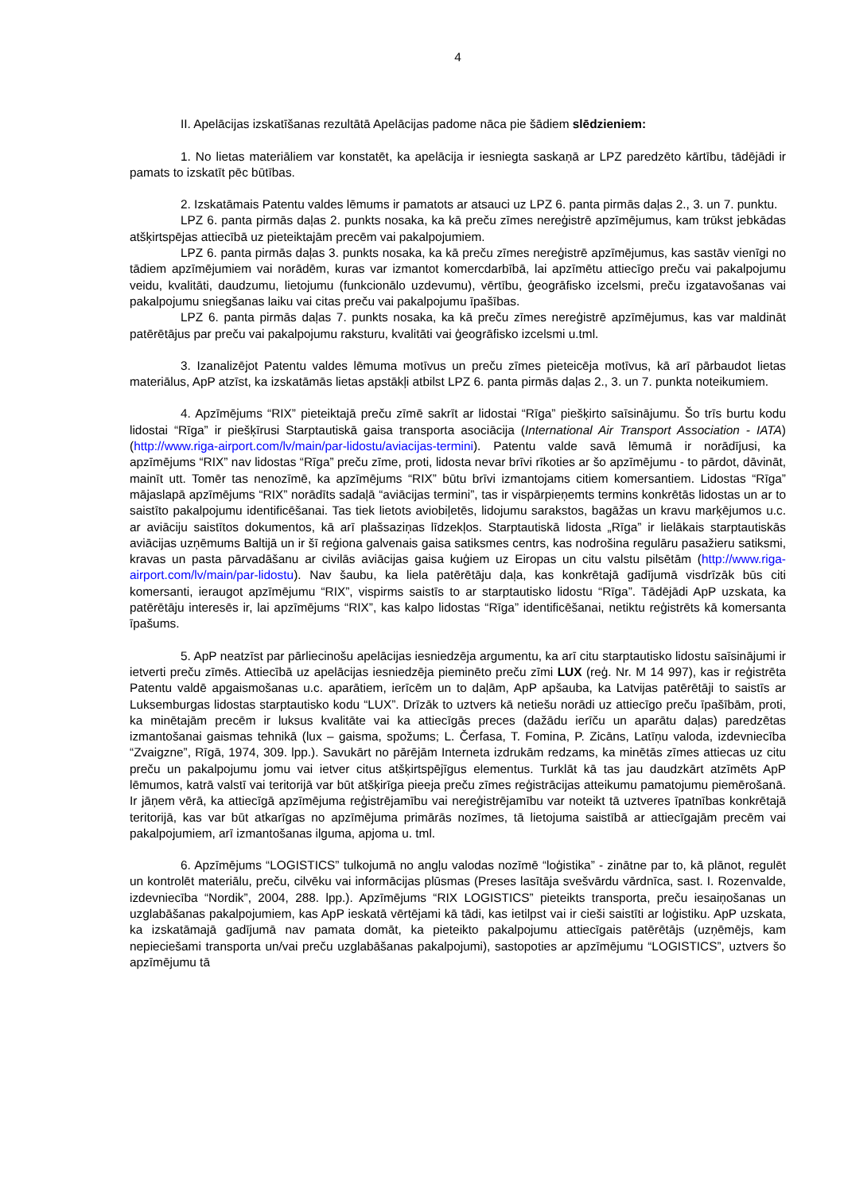4
II. Apelācijas izskatīšanas rezultātā Apelācijas padome nāca pie šādiem slēdzieniem:
1. No lietas materiāliem var konstatēt, ka apelācija ir iesniegta saskaņā ar LPZ paredzēto kārtību, tādējādi ir pamats to izskatīt pēc būtības.
2. Izskatāmais Patentu valdes lēmums ir pamatots ar atsauci uz LPZ 6. panta pirmās daļas 2., 3. un 7. punktu.
LPZ 6. panta pirmās daļas 2. punkts nosaka, ka kā preču zīmes nereģistrē apzīmējumus, kam trūkst jebkādas atšķirtspējas attiecībā uz pieteiktajām precēm vai pakalpojumiem.
LPZ 6. panta pirmās daļas 3. punkts nosaka, ka kā preču zīmes nereģistrē apzīmējumus, kas sastāv vienīgi no tādiem apzīmējumiem vai norādēm, kuras var izmantot komercdarbībā, lai apzīmētu attiecīgo preču vai pakalpojumu veidu, kvalitāti, daudzumu, lietojumu (funkcionālo uzdevumu), vērtību, ģeogrāfisko izcelsmi, preču izgatavošanas vai pakalpojumu sniegšanas laiku vai citas preču vai pakalpojumu īpašības.
LPZ 6. panta pirmās daļas 7. punkts nosaka, ka kā preču zīmes nereģistrē apzīmējumus, kas var maldināt patērētājus par preču vai pakalpojumu raksturu, kvalitāti vai ģeogrāfisko izcelsmi u.tml.
3. Izanalizējot Patentu valdes lēmuma motīvus un preču zīmes pieteicēja motīvus, kā arī pārbaudot lietas materiālus, ApP atzīst, ka izskatāmās lietas apstākļi atbilst LPZ 6. panta pirmās daļas 2., 3. un 7. punkta noteikumiem.
4. Apzīmējums “RIX” pieteiktajā preču zīmē sakrīt ar lidostai “Rīga” piešķirto saīsinājumu. Šo trīs burtu kodu lidostai “Rīga” ir piešķīrusi Starptautiskā gaisa transporta asociācija (International Air Transport Association - IATA) (http://www.riga-airport.com/lv/main/par-lidostu/aviacijas-termini). Patentu valde savā lēmumā ir norādījusi, ka apzīmējums “RIX” nav lidostas “Rīga” preču zīme, proti, lidosta nevar brīvi rīkoties ar šo apzīmējumu - to pārdot, dāvināt, mainīt utt. Tomēr tas nenozīmē, ka apzīmējums “RIX” būtu brīvi izmantojams citiem komersantiem. Lidostas “Rīga” mājaslapā apzīmējums “RIX” norādīts sadaļā “aviācijas termini”, tas ir vispārpieņemts termins konkrētās lidostas un ar to saistīto pakalpojumu identificēšanai. Tas tiek lietots aviobiļetēs, lidojumu sarakstos, bagāžas un kravu marķējumos u.c. ar aviāciju saistītos dokumentos, kā arī plašsaziņas līdzekļos. Starptautiskā lidosta „Rīga” ir lielākais starptautiskās aviācijas uzņēmums Baltijā un ir šī reģiona galvenais gaisa satiksmes centrs, kas nodrošina regulāru pasažieru satiksmi, kravas un pasta pārvadāšanu ar civilās aviācijas gaisa kuģiem uz Eiropas un citu valstu pilsētām (http://www.riga-airport.com/lv/main/par-lidostu). Nav šaubu, ka liela patērētāju daļa, kas konkrētajā gadījumā visdrīzāk būs citi komersanti, ieraugot apzīmējumu “RIX”, vispirms saistīs to ar starptautisko lidostu “Rīga”. Tādējādi ApP uzskata, ka patērētāju interesēs ir, lai apzīmējums “RIX”, kas kalpo lidostas “Rīga” identificēšanai, netiktu reģistrēts kā komersanta īpašums.
5. ApP neatzīst par pārliecinošu apelācijas iesniedzēja argumentu, ka arī citu starptautisko lidostu saīsinājumi ir ietverti preču zīmēs. Attiecībā uz apelācijas iesniedzēja pieminēto preču zīmi LUX (reģ. Nr. M 14 997), kas ir reģistrēta Patentu valdē apgaismošanas u.c. aparātiem, ierīcēm un to daļām, ApP apšauba, ka Latvijas patērētāji to saistīs ar Luksemburgas lidostas starptautisko kodu “LUX”. Drīzāk to uztvers kā netiešu norādi uz attiecīgo preču īpašībām, proti, ka minētajām precēm ir luksus kvalitāte vai ka attiecīgās preces (dažādu ierīču un aparātu daļas) paredzētas izmantošanai gaismas tehnikā (lux – gaisma, spožums; L. Čerfasa, T. Fomina, P. Zicāns, Latīņu valoda, izdevniecība “Zvaigzne”, Rīgā, 1974, 309. lpp.). Savukārt no pārējām Interneta izdrukām redzams, ka minētās zīmes attiecas uz citu preču un pakalpojumu jomu vai ietver citus atšķirtspējīgus elementus. Turklāt kā tas jau daudzkārt atzīmēts ApP lēmumos, katrā valstī vai teritorijā var būt atšķirīga pieeja preču zīmes reģistrācijas atteikumu pamatojumu piemērošanā. Ir jāņem vērā, ka attiecīgā apzīmējuma reģistrējamību vai nereģistrējamību var noteikt tā uztveres īpatnības konkrētajā teritorijā, kas var būt atkarīgas no apzīmējuma primārās nozīmes, tā lietojuma saistībā ar attiecīgajām precēm vai pakalpojumiem, arī izmantošanas ilguma, apjoma u. tml.
6. Apzīmējums “LOGISTICS” tulkojumā no angļu valodas nozīmē “loģistika” - zinātne par to, kā plānot, regulēt un kontrolēt materiālu, preču, cilvēku vai informācijas plūsmas (Preses lasītāja svešvārdu vārdnīca, sast. I. Rozenvalde, izdevniecība “Nordik”, 2004, 288. lpp.). Apzīmējums “RIX LOGISTICS” pieteikts transporta, preču iesaiņošanas un uzglabāšanas pakalpojumiem, kas ApP ieskatā vērtējami kā tādi, kas ietilpst vai ir cieši saistīti ar loģistiku. ApP uzskata, ka izskatāmajā gadījumā nav pamata domāt, ka pieteikto pakalpojumu attiecīgais patērētājs (uzņēmējs, kam nepieciešami transporta un/vai preču uzglabāšanas pakalpojumi), sastopoties ar apzīmējumu “LOGISTICS”, uztvers šo apzīmējumu tā